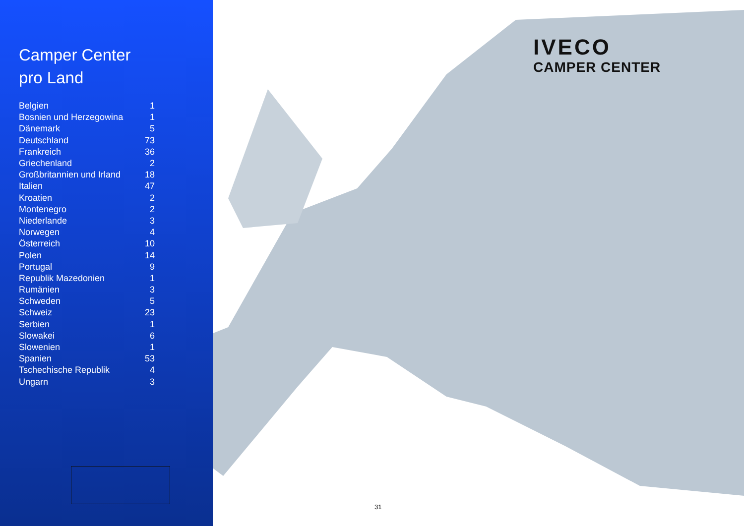Camper Center
pro Land
| Belgien | 1 |
| Bosnien und Herzegowina | 1 |
| Dänemark | 5 |
| Deutschland | 73 |
| Frankreich | 36 |
| Griechenland | 2 |
| Großbritannien und Irland | 18 |
| Italien | 47 |
| Kroatien | 2 |
| Montenegro | 2 |
| Niederlande | 3 |
| Norwegen | 4 |
| Österreich | 10 |
| Polen | 14 |
| Portugal | 9 |
| Republik Mazedonien | 1 |
| Rumänien | 3 |
| Schweden | 5 |
| Schweiz | 23 |
| Serbien | 1 |
| Slowakei | 6 |
| Slowenien | 1 |
| Spanien | 53 |
| Tschechische Republik | 4 |
| Ungarn | 3 |
IVECO
CAMPER CENTER
31